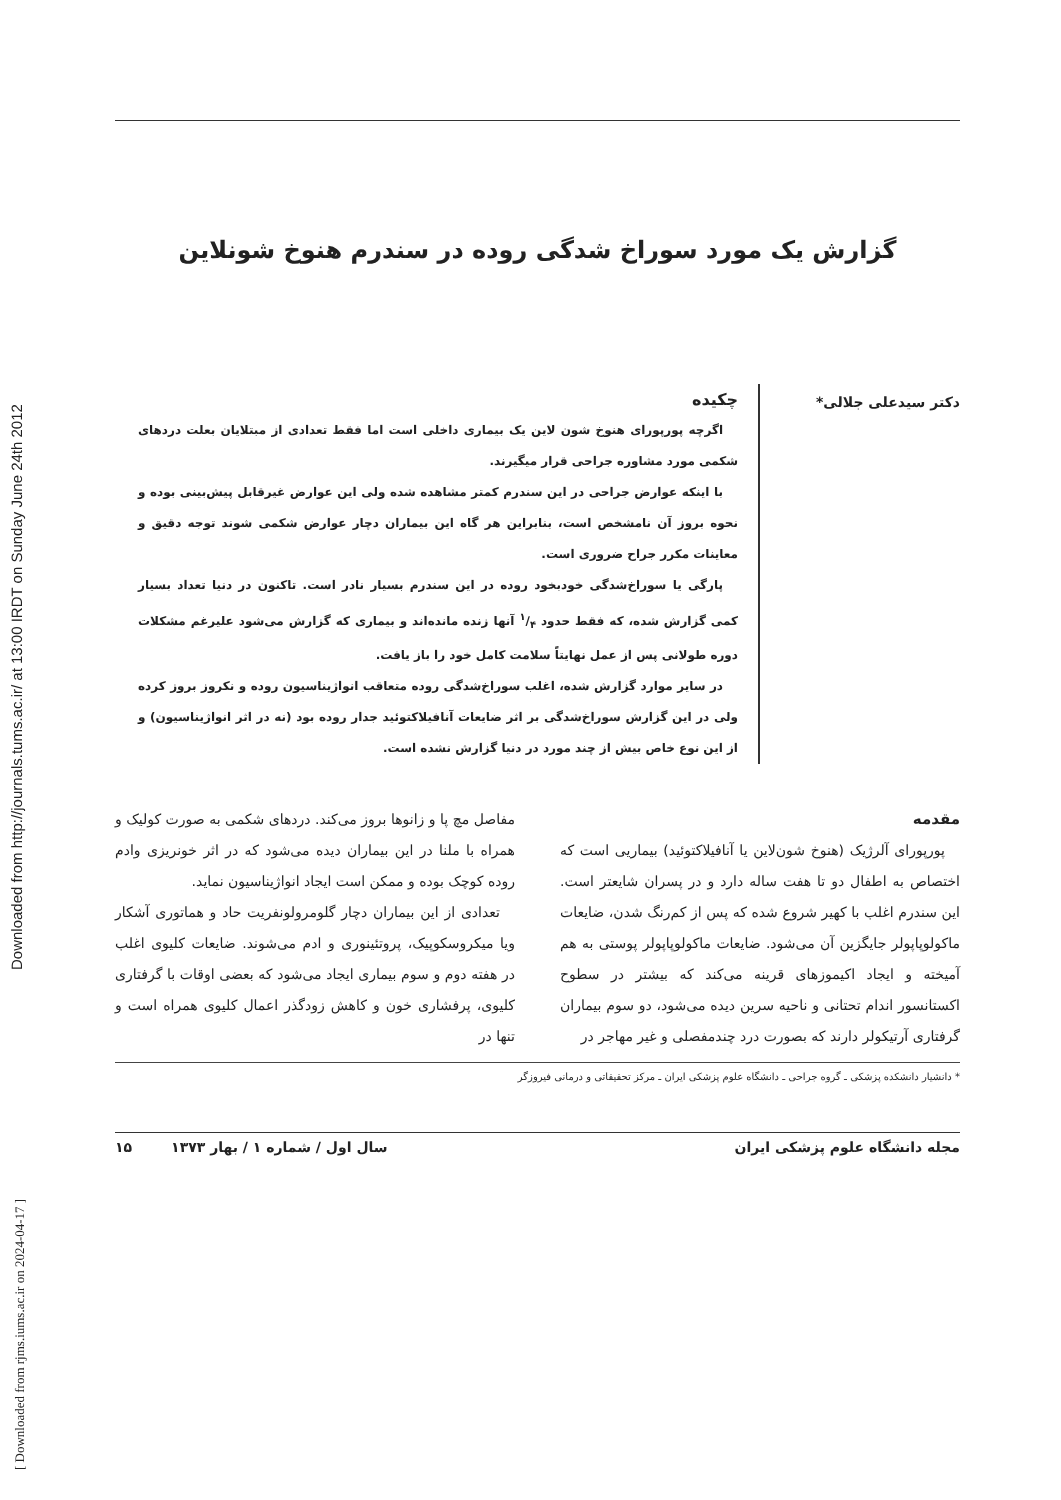Downloaded from http://journals.tums.ac.ir/ at 13:00 IRDT on Sunday June 24th 2012
[ Downloaded from rjms.iums.ac.ir on 2024-04-17 ]
گزارش یک مورد سوراخ شدگی روده در سندرم هنوخ شونلاین
دکتر سیدعلی جلالی*
چکیده
اگرچه پورپورای هنوخ شون لاین یک بیماری داخلی است اما فقط تعدادی از مبتلایان بعلت دردهای شکمی مورد مشاوره جراحی قرار میگیرند.
با اینکه عوارض جراحی در این سندرم کمتر مشاهده شده ولی این عوارض غیرقابل پیش‌بینی بوده و نحوه بروز آن نامشخص است، بنابراین هر گاه این بیماران دچار عوارض شکمی شوند توجه دقیق و معاینات مکرر جراح ضروری است.
پارگی یا سوراخ‌شدگی خودبخود روده در این سندرم بسیار نادر است. تاکنون در دنیا تعداد بسیار کمی گزارش شده، که فقط حدود ۱/۴ آنها زنده مانده‌اند و بیماری که گزارش می‌شود علیرغم مشکلات دوره طولانی پس از عمل نهایتاً سلامت کامل خود را باز یافت.
در سایر موارد گزارش شده، اغلب سوراخ‌شدگی روده متعاقب انواژیناسیون روده و نکروز بروز کرده ولی در این گزارش سوراخ‌شدگی بر اثر ضایعات آنافیلاکتوئید جدار روده بود (نه در اثر انواژیناسیون) و از این نوع خاص بیش از چند مورد در دنیا گزارش نشده است.
مقدمه
پورپورای آلرژیک (هنوخ شون‌لاین یا آنافیلاکتوئید) بیماریی است که اختصاص به اطفال دو تا هفت ساله دارد و در پسران شایعتر است. این سندرم اغلب با کهیر شروع شده که پس از کم‌رنگ شدن، ضایعات ماکولوپاپولر جایگزین آن می‌شود. ضایعات ماکولوپاپولر پوستی به هم آمیخته و ایجاد اکیموزهای قرینه می‌کند که بیشتر در سطوح اکستانسور اندام تحتانی و ناحیه سرین دیده می‌شود، دو سوم بیماران گرفتاری آرتیکولر دارند که بصورت درد چندمفصلی و غیر مهاجر در
مفاصل مچ پا و زانوها بروز می‌کند. دردهای شکمی به صورت کولیک و همراه با ملنا در این بیماران دیده می‌شود که در اثر خونریزی وادم روده کوچک بوده و ممکن است ایجاد انواژیناسیون نماید.
تعدادی از این بیماران دچار گلومرولونفریت حاد و هماتوری آشکار ویا میکروسکوپیک، پروتئینوری و ادم می‌شوند. ضایعات کلیوی اغلب در هفته دوم و سوم بیماری ایجاد می‌شود که بعضی اوقات با گرفتاری کلیوی، پرفشاری خون و کاهش زودگذر اعمال کلیوی همراه است و تنها در
* دانشیار دانشکده پزشکی ـ گروه جراحی ـ دانشگاه علوم پزشکی ایران ـ مرکز تحقیقاتی و درمانی فیروزگر
مجله دانشگاه علوم پزشکی ایران سال اول / شماره ۱ / بهار ۱۳۷۳ ۱۵